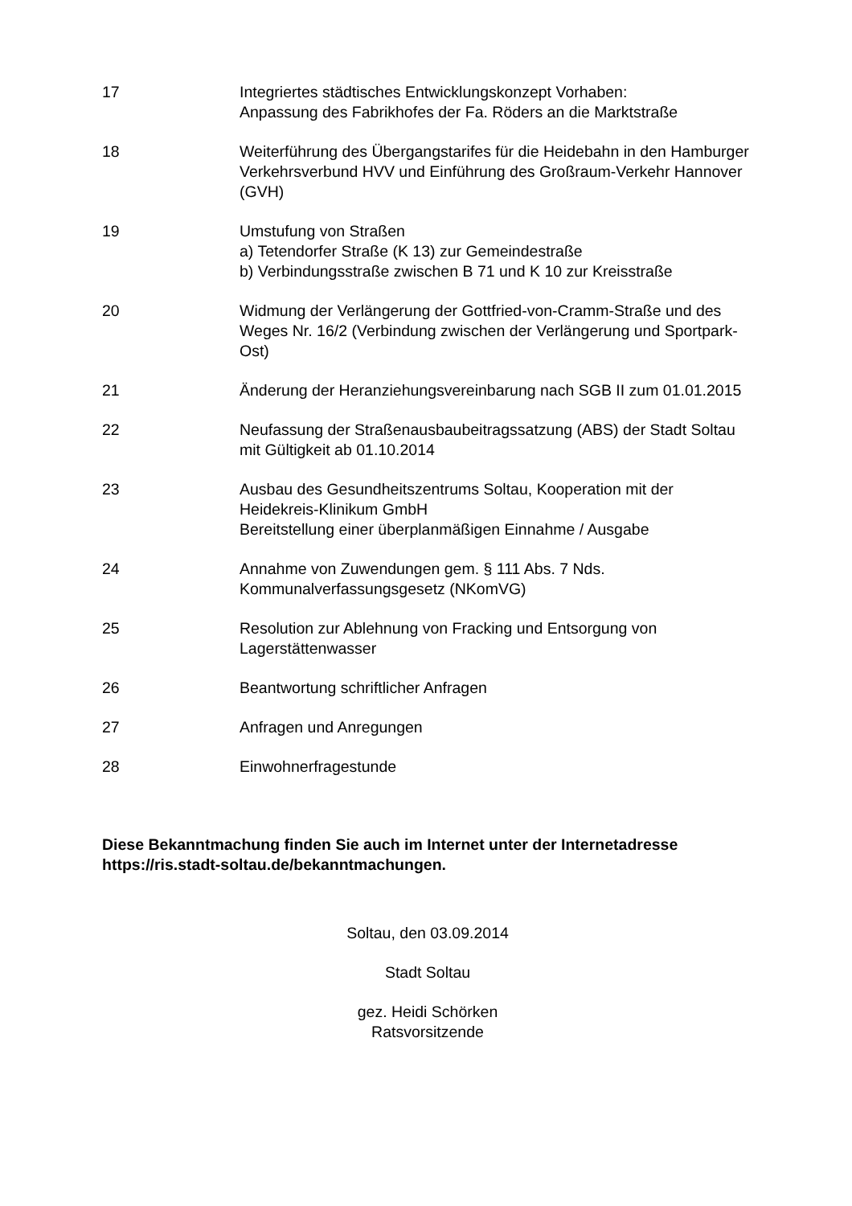17 Integriertes städtisches Entwicklungskonzept Vorhaben:
Anpassung des Fabrikhofes der Fa. Röders an die Marktstraße
18 Weiterführung des Übergangstarifes für die Heidebahn in den Hamburger Verkehrsverbund HVV und Einführung des Großraum-Verkehr Hannover (GVH)
19 Umstufung von Straßen
a) Tetendorfer Straße (K 13) zur Gemeindestraße
b) Verbindungsstraße zwischen B 71 und K 10 zur Kreisstraße
20 Widmung der Verlängerung der Gottfried-von-Cramm-Straße und des Weges Nr. 16/2 (Verbindung zwischen der Verlängerung und Sportpark-Ost)
21 Änderung der Heranziehungsvereinbarung nach SGB II zum 01.01.2015
22 Neufassung der Straßenausbaubeitragssatzung (ABS) der Stadt Soltau mit Gültigkeit ab 01.10.2014
23 Ausbau des Gesundheitszentrums Soltau, Kooperation mit der Heidekreis-Klinikum GmbH
Bereitstellung einer überplanmäßigen Einnahme / Ausgabe
24 Annahme von Zuwendungen gem. § 111 Abs. 7 Nds. Kommunalverfassungsgesetz (NKomVG)
25 Resolution zur Ablehnung von Fracking und Entsorgung von Lagerstättenwasser
26 Beantwortung schriftlicher Anfragen
27 Anfragen und Anregungen
28 Einwohnerfragestunde
Diese Bekanntmachung finden Sie auch im Internet unter der Internetadresse https://ris.stadt-soltau.de/bekanntmachungen.
Soltau, den 03.09.2014
Stadt Soltau
gez. Heidi Schörken
Ratsvorsitzende